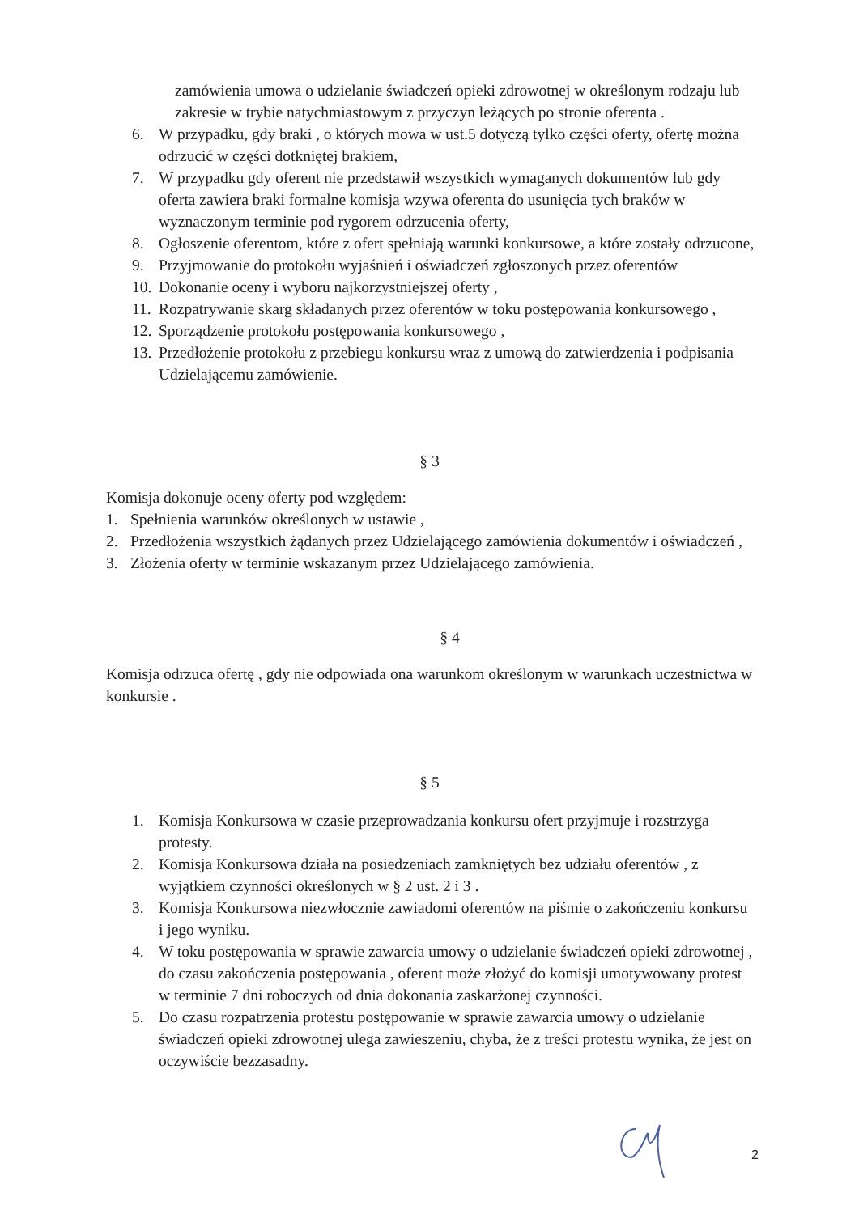zamówienia umowa o udzielanie świadczeń opieki zdrowotnej w określonym rodzaju lub zakresie w trybie natychmiastowym z przyczyn leżących po stronie oferenta .
6. W przypadku, gdy braki , o których mowa w ust.5 dotyczą tylko części oferty, ofertę można odrzucić w części dotkniętej brakiem,
7. W przypadku gdy oferent nie przedstawił wszystkich wymaganych dokumentów lub gdy oferta zawiera braki formalne komisja wzywa oferenta do usunięcia tych braków w wyznaczonym terminie pod rygorem odrzucenia oferty,
8. Ogłoszenie oferentom, które z ofert spełniają warunki konkursowe, a które zostały odrzucone,
9. Przyjmowanie do protokołu wyjaśnień i oświadczeń zgłoszonych przez oferentów
10. Dokonanie oceny i wyboru najkorzystniejszej oferty ,
11. Rozpatrywanie skarg składanych przez oferentów w toku postępowania konkursowego ,
12. Sporządzenie protokołu postępowania konkursowego ,
13. Przedłożenie protokołu z przebiegu konkursu wraz z umową do zatwierdzenia i podpisania Udzielającemu zamówienie.
§ 3
Komisja dokonuje oceny oferty pod względem:
1. Spełnienia warunków określonych w ustawie ,
2. Przedłożenia wszystkich żądanych przez Udzielającego zamówienia dokumentów i oświadczeń ,
3. Złożenia oferty w terminie wskazanym przez Udzielającego zamówienia.
§ 4
Komisja odrzuca ofertę , gdy nie odpowiada ona warunkom określonym w warunkach uczestnictwa w konkursie .
§ 5
1. Komisja Konkursowa w czasie przeprowadzania konkursu ofert przyjmuje i rozstrzyga protesty.
2. Komisja Konkursowa działa na posiedzeniach zamkniętych bez udziału oferentów , z wyjątkiem czynności określonych w § 2 ust. 2 i 3 .
3. Komisja Konkursowa niezwłocznie zawiadomi oferentów na piśmie o zakończeniu konkursu i jego wyniku.
4. W toku postępowania w sprawie zawarcia umowy o udzielanie świadczeń opieki zdrowotnej , do czasu zakończenia postępowania , oferent może złożyć do komisji umotywowany protest w terminie 7 dni roboczych od dnia dokonania zaskarżonej czynności.
5. Do czasu rozpatrzenia protestu postępowanie w sprawie zawarcia umowy o udzielanie świadczeń opieki zdrowotnej ulega zawieszeniu, chyba, że z treści protestu wynika, że jest on oczywiście bezzasadny.
2